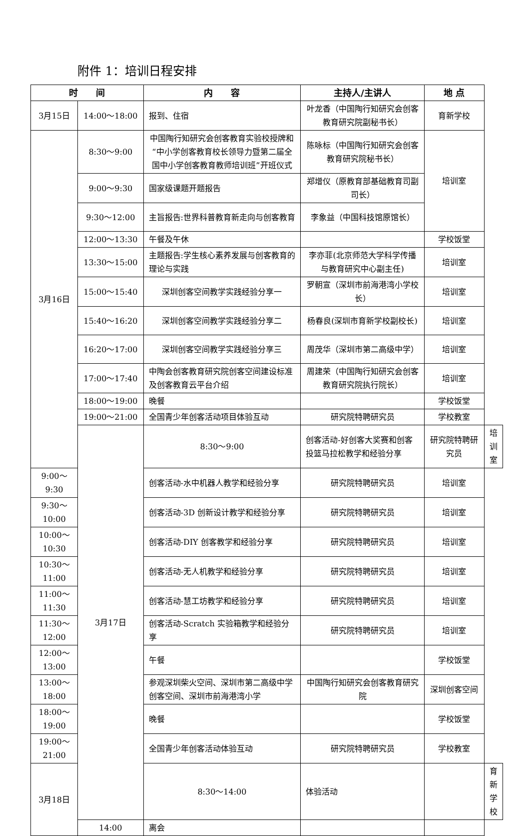附件 1：培训日程安排
| 时 间 | | 内 容 | 主持人/主讲人 | 地 点 | |
| --- | --- | --- | --- | --- | --- |
| 3月15日 | 14:00～18:00 | 报到、住宿 | 叶龙香（中国陶行知研究会创客教育研究院副秘书长） | 育新学校 | |
| 3月16日 | 8:30～9:00 | 中国陶行知研究会创客教育实验校授牌和“中小学创客教育校长领导力暨第二届全国中小学创客教育教师培训班”开班仪式 | 陈咏标（中国陶行知研究会创客教育研究院秘书长） | 培训室 | |
| | 9:00～9:30 | 国家级课题开题报告 | 郑增仪（原教育部基础教育司副司长） | | |
| | 9:30～12:00 | 主旨报告:世界科普教育新走向与创客教育 | 李象益（中国科技馆原馆长） | | |
| | 12:00～13:30 | 午餐及午休 | | 学校饭堂 | |
| | 13:30～15:00 | 主题报告:学生核心素养发展与创客教育的理论与实践 | 李亦菲(北京师范大学科学传播与教育研究中心副主任) | 培训室 | |
| | 15:00～15:40 | 深圳创客空间教学实践经验分享一 | 罗朝宣（深圳市前海港湾小学校长） | 培训室 | |
| | 15:40～16:20 | 深圳创客空间教学实践经验分享二 | 杨春良(深圳市育新学校副校长) | 培训室 | |
| | 16:20～17:00 | 深圳创客空间教学实践经验分享三 | 周茂华（深圳市第二高级中学） | 培训室 | |
| | 17:00～17:40 | 中陶会创客教育研究院创客空间建设标准及创客教育云平台介绍 | 周建荣（中国陶行知研究会创客教育研究院执行院长） | 培训室 | |
| | 18:00～19:00 | 晚餐 | | 学校饭堂 | |
| | 19:00～21:00 | 全国青少年创客活动项目体验互动 | 研究院特聘研究员 | 学校教室 | |
| | 3月17日 | 8:30～9:00 | 创客活动-好创客大奖赛和创客投篮马拉松教学和经验分享 | 研究院特聘研究员 | 培训室 |
| 9:00～9:30 | | 创客活动-水中机器人教学和经验分享 | 研究院特聘研究员 | 培训室 | |
| 9:30～10:00 | | 创客活动-3D 创新设计教学和经验分享 | 研究院特聘研究员 | 培训室 | |
| 10:00～10:30 | | 创客活动-DIY 创客教学和经验分享 | 研究院特聘研究员 | 培训室 | |
| 10:30～11:00 | | 创客活动-无人机教学和经验分享 | 研究院特聘研究员 | 培训室 | |
| 11:00～11:30 | | 创客活动-慧工坊教学和经验分享 | 研究院特聘研究员 | 培训室 | |
| 11:30～12:00 | | 创客活动-Scratch 实验箱教学和经验分享 | 研究院特聘研究员 | 培训室 | |
| 12:00～13:00 | | 午餐 | | 学校饭堂 | |
| 13:00～18:00 | | 参观深圳柴火空间、深圳市第二高级中学创客空间、深圳市前海港湾小学 | 中国陶行知研究会创客教育研究院 | 深圳创客空间 | |
| 18:00～19:00 | | 晚餐 | | 学校饭堂 | |
| 19:00～21:00 | | 全国青少年创客活动体验互动 | 研究院特聘研究员 | 学校教室 | |
| 3月18日 | | 8:30～14:00 | 体验活动 | | 育新学校 |
| | 14:00 | 离会 | | | |